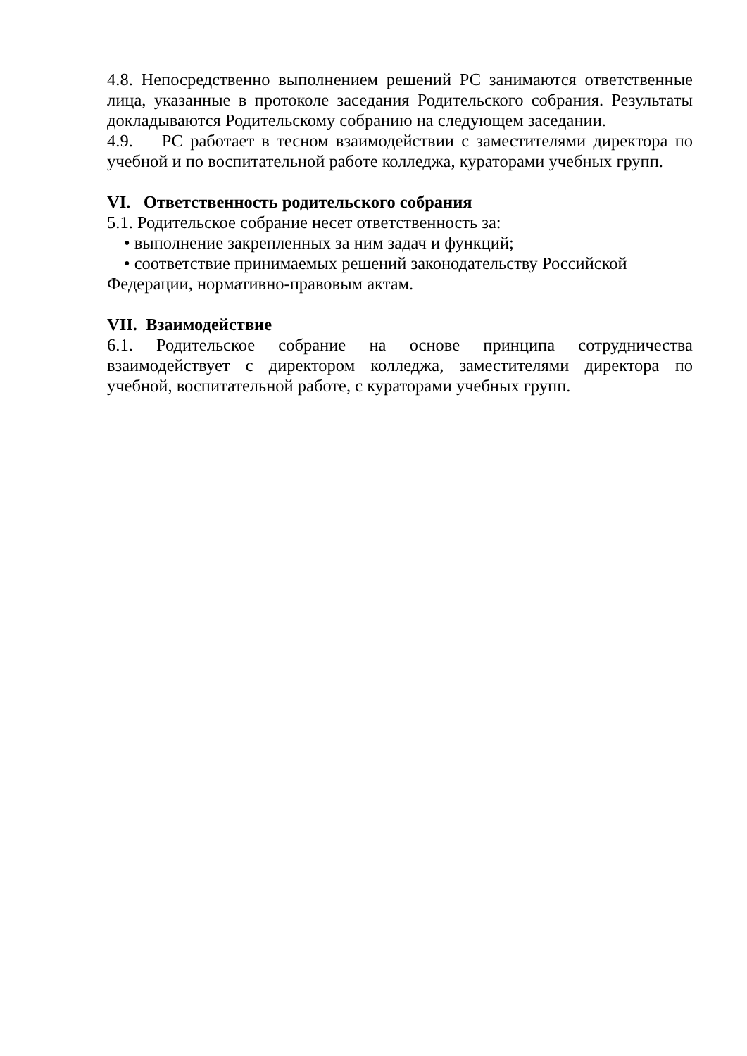4.8. Непосредственно выполнением решений РС занимаются ответственные лица, указанные в протоколе заседания Родительского собрания. Результаты докладываются Родительскому собранию на следующем заседании.
4.9. РС работает в тесном взаимодействии с заместителями директора по учебной и по воспитательной работе колледжа, кураторами учебных групп.
VI. Ответственность родительского собрания
5.1. Родительское собрание несет ответственность за:
• выполнение закрепленных за ним задач и функций;
• соответствие принимаемых решений законодательству Российской Федерации, нормативно-правовым актам.
VII. Взаимодействие
6.1. Родительское собрание на основе принципа сотрудничества взаимодействует с директором колледжа, заместителями директора по учебной, воспитательной работе, с кураторами учебных групп.